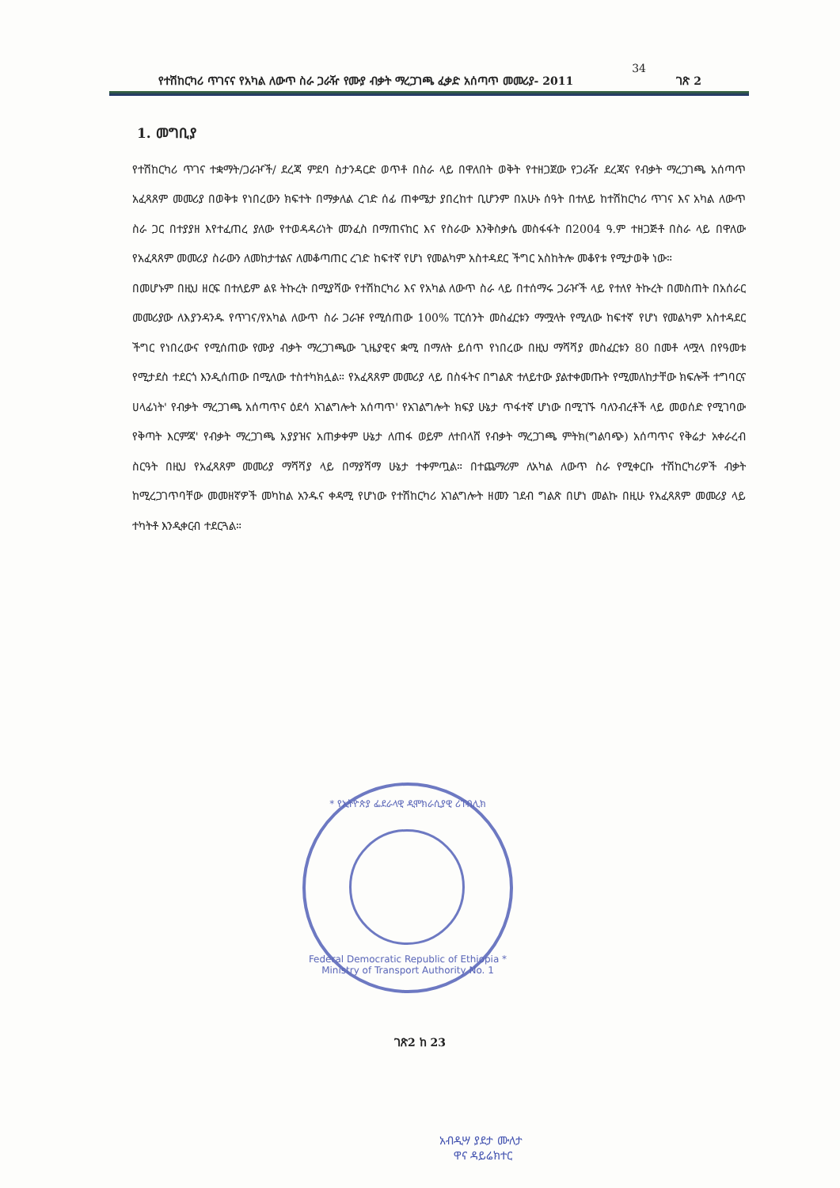34
የተሽከርካሪ ጥገናና የአካል ለውጥ ስራ ጋራዥ የሙያ ብቃት ማረጋገጫ ፈቃድ አሰጣጥ መመሪያ- 2011 ገጽ 2
1. መግቢያ
የተሽከርካሪ ጥገና ተቋማት/ጋራዦች/ ደረጃ ምደባ ስታንዳርድ ወጥቶ በስራ ላይ በዋለበት ወቅት የተዘጋጀው የጋራዥ ደረጃና የብቃት ማረጋገጫ አሰጣጥ አፈጻጸም መመሪያ በወቅቱ የነበረውን ክፍተት በማቃለል ረገድ ሰፊ ጠቀሜታ ያበረከተ ቢሆንም በአሁኑ ሰዓት በተለይ ከተሽከርካሪ ጥገና እና አካል ለውጥ ስራ ጋር በተያያዘ እየተፈጠረ ያለው የተወዳዳሪነት መንፈስ በማጠናከር እና የስራው እንቅስቃሴ መስፋፋት በ2004 ዓ.ም ተዘጋጅቶ በስራ ላይ በዋለው የአፈጻጸም መመሪያ ስራውን ለመከታተልና ለመቆጣጠር ረገድ ከፍተኛ የሆነ የመልካም አስተዳደር ችግር አስከትሎ መቆየቱ የሚታወቅ ነው።
በመሆኑም በዚህ ዘርፍ በተለይም ልዩ ትኩረት በሚያሻው የተሽከርካሪ እና የአካል ለውጥ ስራ ላይ በተሰማሩ ጋራዦች ላይ የተለየ ትኩረት በመስጠት በአሰራር መመሪያው ለእያንዳንዱ የጥገና/የአካል ለውጥ ስራ ጋራዡ የሚሰጠው 100% ፐርሰንት መስፈርቱን ማሟላት የሚለው ከፍተኛ የሆነ የመልካም አስተዳደር ችግር የነበረውና የሚሰጠው የሙያ ብቃት ማረጋገጫው ጊዜያዊና ቋሚ በማለት ይሰጥ የነበረው በዚህ ማሻሻያ መስፈርቱን 80 በመቶ ላሟላ በየዓመቱ የሚታደስ ተደርጎ እንዲሰጠው በሚለው ተስተካክሏል። የአፈጻጸም መመሪያ ላይ በስፋትና በግልጽ ተለይተው ያልተቀመጡት የሚመለከታቸው ክፍሎች ተግባርና ሀላፊነት' የብቃት ማረጋገጫ አሰጣጥና ዕደሳ አገልግሎት አሰጣጥ' የአገልግሎት ክፍያ ሁኔታ ጥፋተኛ ሆነው በሚገኙ ባለንብረቶች ላይ መወሰድ የሚገባው የቅጣት እርምጃ' የብቃት ማረጋገጫ አያያዝና አጠቃቀም ሁኔታ ለጠፋ ወይም ለተበላሸ የብቃት ማረጋገጫ ምትክ(ግልባጭ) አሰጣጥና የቅሬታ አቀራረብ ስርዓት በዚህ የአፈጻጸም መመሪያ ማሻሻያ ላይ በማያሻማ ሁኔታ ተቀምጧል። በተጨማሪም ለአካል ለውጥ ስራ የሚቀርቡ ተሽከርካሪዎች ብቃት ከሚረጋገጥባቸው መመዘኛዎች መካከል አንዱና ቀዳሚ የሆነው የተሽከርካሪ አገልግሎት ዘመን ገደብ ግልጽ በሆነ መልኩ በዚሁ የአፈጻጸም መመሪያ ላይ ተካትቶ እንዲቀርብ ተደርጓል።
* የኢትዮጵያ ፌደራላዊ ዲሞክራሲያዊ ሪፐብሊክ
Federal Democratic Republic of Ethiopia * Ministry of Transport Authority No. 1
ገጽ2 ከ 23
አብዲሣ ያደታ ሙለታ
ዋና ዳይሬክተር